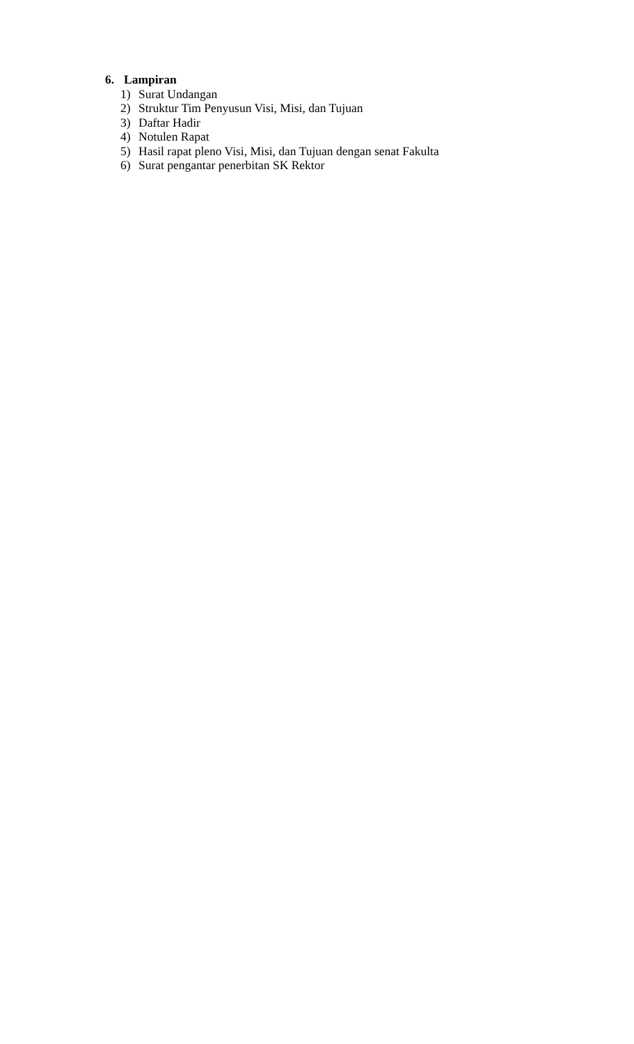6. Lampiran
1) Surat Undangan
2) Struktur Tim Penyusun Visi, Misi, dan Tujuan
3) Daftar Hadir
4) Notulen Rapat
5) Hasil rapat pleno Visi, Misi, dan Tujuan dengan senat Fakulta
6) Surat pengantar penerbitan SK Rektor